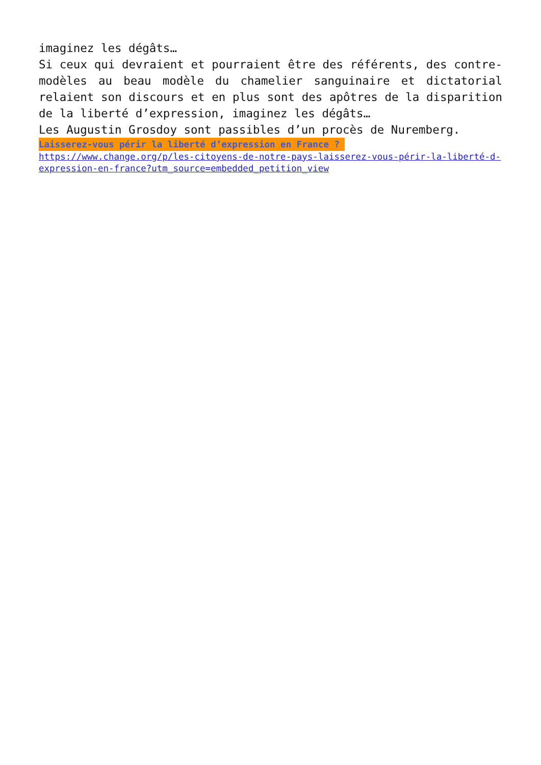imaginez les dégâts…
Si ceux qui devraient et pourraient être des référents, des contre-modèles au beau modèle du chamelier sanguinaire et dictatorial relaient son discours et en plus sont des apôtres de la disparition de la liberté d’expression, imaginez les dégâts…
Les Augustin Grosdoy sont passibles d’un procès de Nuremberg.
Laisserez-vous périr la liberté d’expression en France ?
https://www.change.org/p/les-citoyens-de-notre-pays-laisserez-vous-périr-la-liberté-d-expression-en-france?utm_source=embedded_petition_view